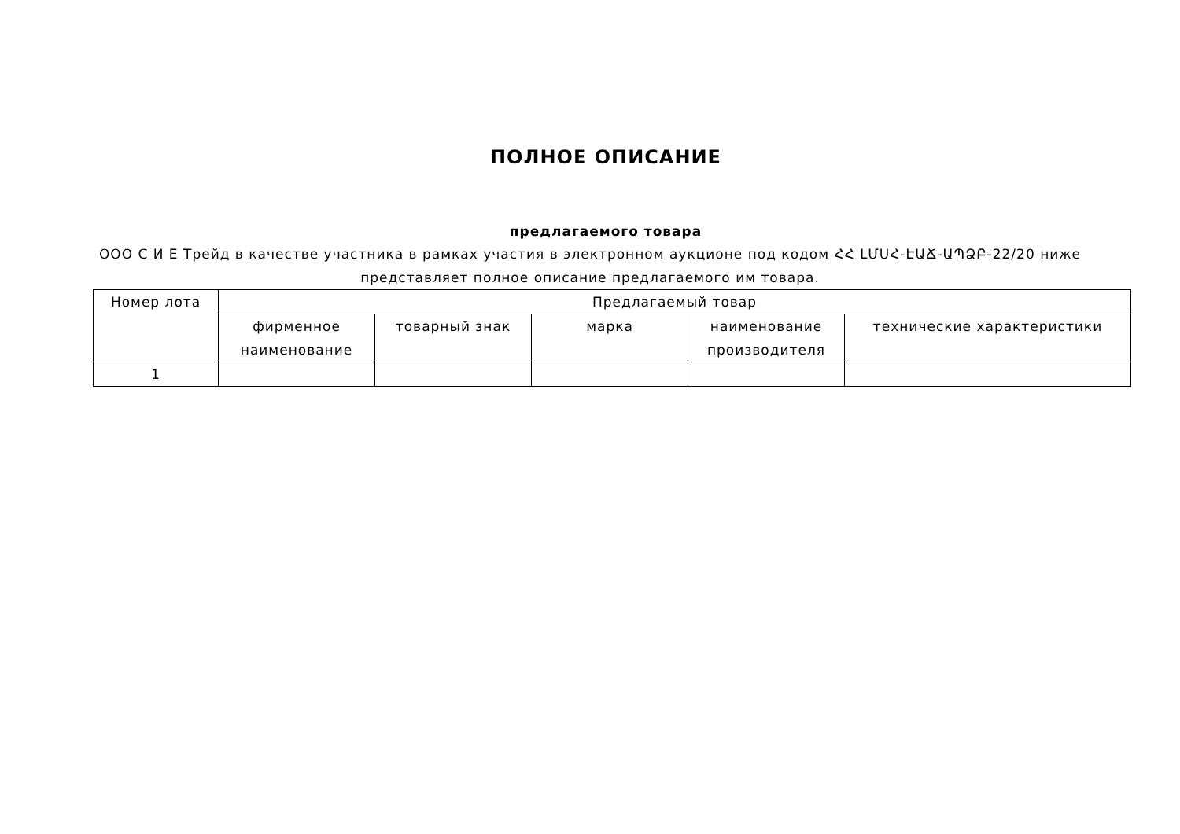ПОЛНОЕ ОПИСАНИЕ
предлагаемого товара
ООО С И Е Трейд в качестве участника в рамках участия в электронном аукционе под кодом ՀՀ ԼՄՍՀ-ԷԱՃ-ԱՊՁԲ-22/20 ниже представляет полное описание предлагаемого им товара.
| Номер лота | Предлагаемый товар | | | | |
| --- | --- | --- | --- | --- | --- |
| | фирменное наименование | товарный знак | марка | наименование производителя | технические характеристики |
| 1 | | | | | |